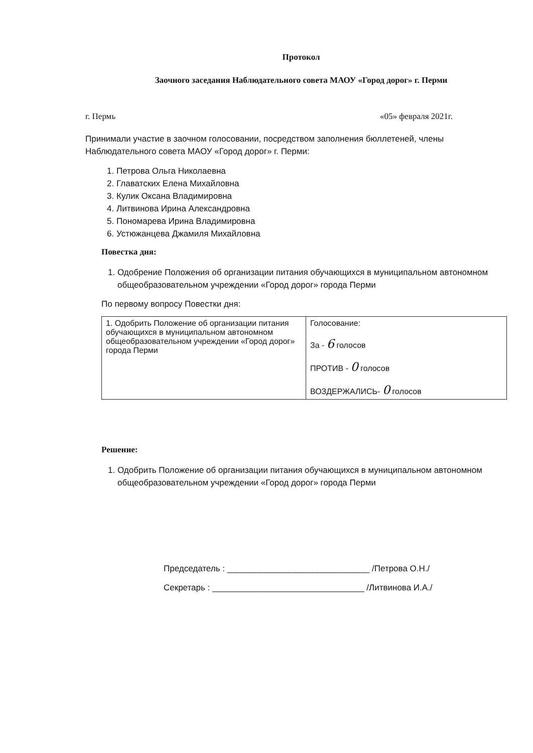Протокол
Заочного заседания Наблюдательного совета МАОУ «Город дорог» г. Перми
г. Пермь «05» февраля 2021г.
Принимали участие в заочном голосовании, посредством заполнения бюллетеней, члены Наблюдательного совета МАОУ «Город дорог» г. Перми:
1. Петрова Ольга Николаевна
2. Главатских Елена Михайловна
3. Кулик Оксана Владимировна
4. Литвинова Ирина Александровна
5. Пономарева Ирина Владимировна
6. Устюжанцева Джамиля Михайловна
Повестка дня:
1. Одобрение Положения об организации питания обучающихся в муниципальном автономном общеобразовательном учреждении «Город дорог» города Перми
По первому вопросу Повестки дня:
| 1. Одобрить Положение об организации питания обучающихся в муниципальном автономном общеобразовательном учреждении «Город дорог» города Перми | Голосование: За - 6 голосов ПРОТИВ - 0 голосов ВОЗДЕРЖАЛИСЬ- 0 голосов |
Решение:
1. Одобрить Положение об организации питания обучающихся в муниципальном автономном общеобразовательном учреждении «Город дорог» города Перми
Председатель : ______________________________ /Петрова О.Н./
Секретарь : ________________________________ /Литвинова И.А./